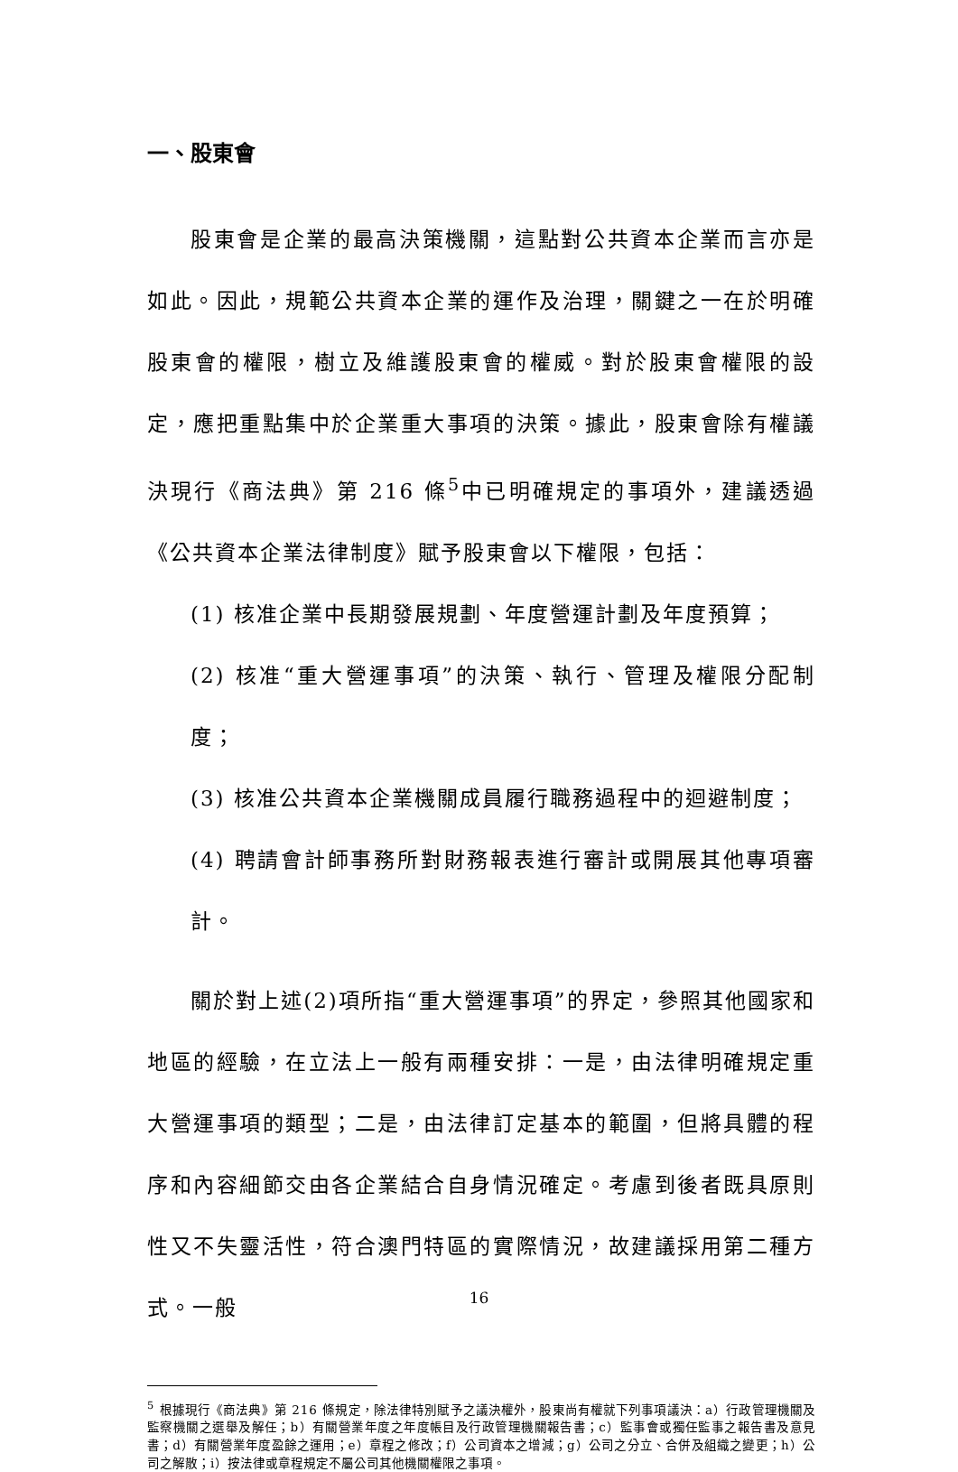一、股東會
股東會是企業的最高決策機關，這點對公共資本企業而言亦是如此。因此，規範公共資本企業的運作及治理，關鍵之一在於明確股東會的權限，樹立及維護股東會的權威。對於股東會權限的設定，應把重點集中於企業重大事項的決策。據此，股東會除有權議決現行《商法典》第 216 條<sup>5</sup>中已明確規定的事項外，建議透過《公共資本企業法律制度》賦予股東會以下權限，包括：
(1) 核准企業中長期發展規劃、年度營運計劃及年度預算；
(2) 核准“重大營運事項”的決策、執行、管理及權限分配制度；
(3) 核准公共資本企業機關成員履行職務過程中的迴避制度；
(4) 聘請會計師事務所對財務報表進行審計或開展其他專項審計。
關於對上述(2)項所指“重大營運事項”的界定，參照其他國家和地區的經驗，在立法上一般有兩種安排：一是，由法律明確規定重大營運事項的類型；二是，由法律訂定基本的範圍，但將具體的程序和內容細節交由各企業結合自身情況確定。考慮到後者既具原則性又不失靈活性，符合澳門特區的實際情況，故建議採用第二種方式。一般
<sup>5</sup> 根據現行《商法典》第 216 條規定，除法律特別賦予之議決權外，股東尚有權就下列事項議決：a）行政管理機關及監察機關之選舉及解任；b）有關營業年度之年度帳目及行政管理機關報告書；c）監事會或獨任監事之報告書及意見書；d）有關營業年度盈餘之運用；e）章程之修改；f）公司資本之增減；g）公司之分立、合併及組織之變更；h）公司之解散；i）按法律或章程規定不屬公司其他機關權限之事項。
16